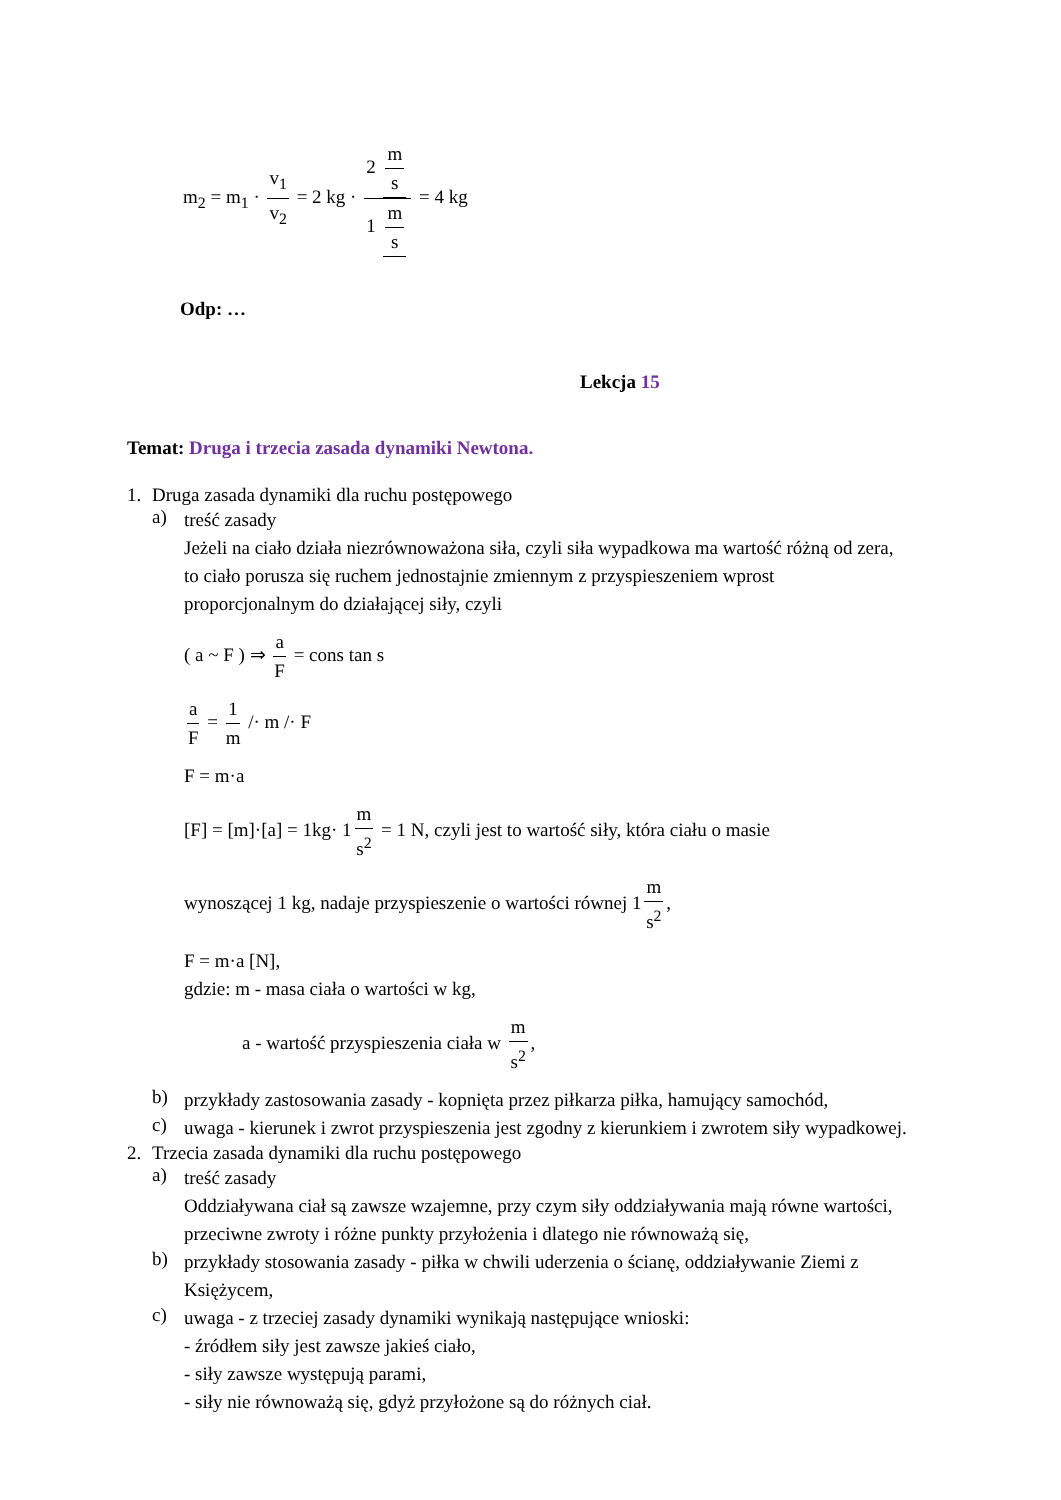m<sub>2</sub> = m<sub>1</sub> · v<sub>1</sub> v<sub>2</sub> = 2 kg · 2 m s 1 m s = 4 kg
Odp: …
Lekcja 15
Temat: Druga i trzecia zasada dynamiki Newtona.
1. Druga zasada dynamiki dla ruchu postępowego
a)
treść zasady
Jeżeli na ciało działa niezrównoważona siła, czyli siła wypadkowa ma wartość różną od zera, to ciało porusza się ruchem jednostajnie zmiennym z przyspieszeniem wprost proporcjonalnym do działającej siły, czyli
( a ~ F ) ⇒ a F = cons tan s
a F = 1 m /· m /· F
F = m·a
[F] = [m]·[a] = 1kg· 1 m s<sup>2</sup> = 1 N, czyli jest to wartość siły, która ciału o masie
wynoszącej 1 kg, nadaje przyspieszenie o wartości równej 1 m s<sup>2</sup>,
F = m·a [N],
gdzie: m - masa ciała o wartości w kg,
a - wartość przyspieszenia ciała w m s<sup>2</sup>,
b)
przykłady zastosowania zasady - kopnięta przez piłkarza piłka, hamujący samochód,
c)
uwaga - kierunek i zwrot przyspieszenia jest zgodny z kierunkiem i zwrotem siły wypadkowej.
2. Trzecia zasada dynamiki dla ruchu postępowego
a)
treść zasady
Oddziaływana ciał są zawsze wzajemne, przy czym siły oddziaływania mają równe wartości, przeciwne zwroty i różne punkty przyłożenia i dlatego nie równoważą się,
b)
przykłady stosowania zasady - piłka w chwili uderzenia o ścianę, oddziaływanie Ziemi z Księżycem,
c)
uwaga - z trzeciej zasady dynamiki wynikają następujące wnioski:
- źródłem siły jest zawsze jakieś ciało,
- siły zawsze występują parami,
- siły nie równoważą się, gdyż przyłożone są do różnych ciał.